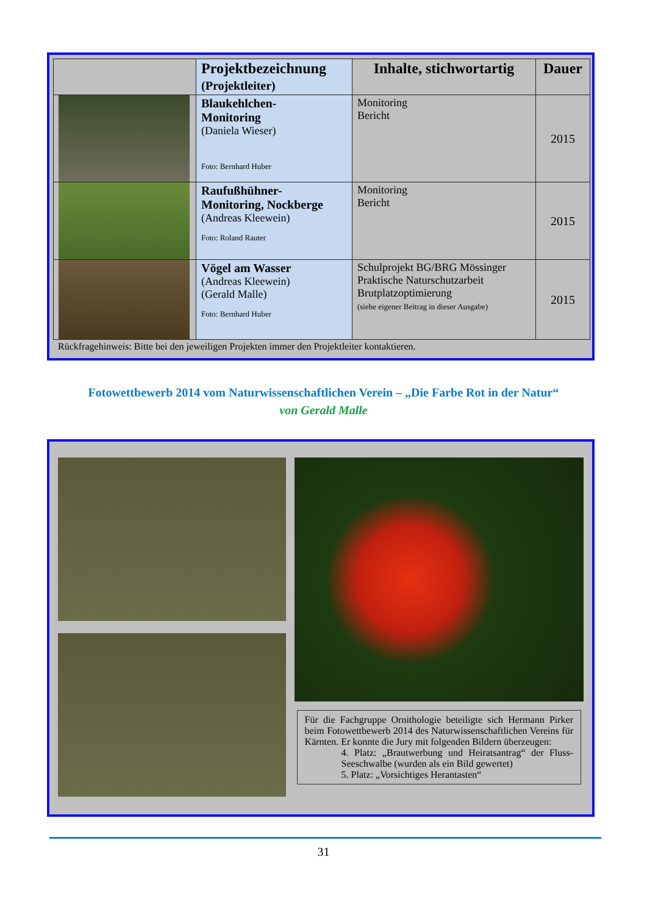| | Projektbezeichnung (Projektleiter) | Inhalte, stichwortartig | Dauer |
| --- | --- | --- | --- |
| | Blaukehlchen- Monitoring (Daniela Wieser) Foto: Bernhard Huber | Monitoring Bericht | 2015 |
| | Raufußhühner- Monitoring, Nockberge (Andreas Kleewein) Foto: Roland Rauter | Monitoring Bericht | 2015 |
| | Vögel am Wasser (Andreas Kleewein) (Gerald Malle) Foto: Bernhard Huber | Schulprojekt BG/BRG Mössinger Praktische Naturschutzarbeit Brutplatzoptimierung (siehe eigener Beitrag in dieser Ausgabe) | 2015 |
Rückfragehinweis: Bitte bei den jeweiligen Projekten immer den Projektleiter kontaktieren.
Fotowettbewerb 2014 vom Naturwissenschaftlichen Verein – „Die Farbe Rot in der Natur“von Gerald Malle
Für die Fachgruppe Ornithologie beteiligte sich Hermann Pirker beim Fotowettbewerb 2014 des Naturwissenschaftlichen Vereins für Kärnten. Er konnte die Jury mit folgenden Bildern überzeugen:
4. Platz: „Brautwerbung und Heiratsantrag“ der Fluss-Seeschwalbe (wurden als ein Bild gewertet)
5. Platz: „Vorsichtiges Herantasten“
31